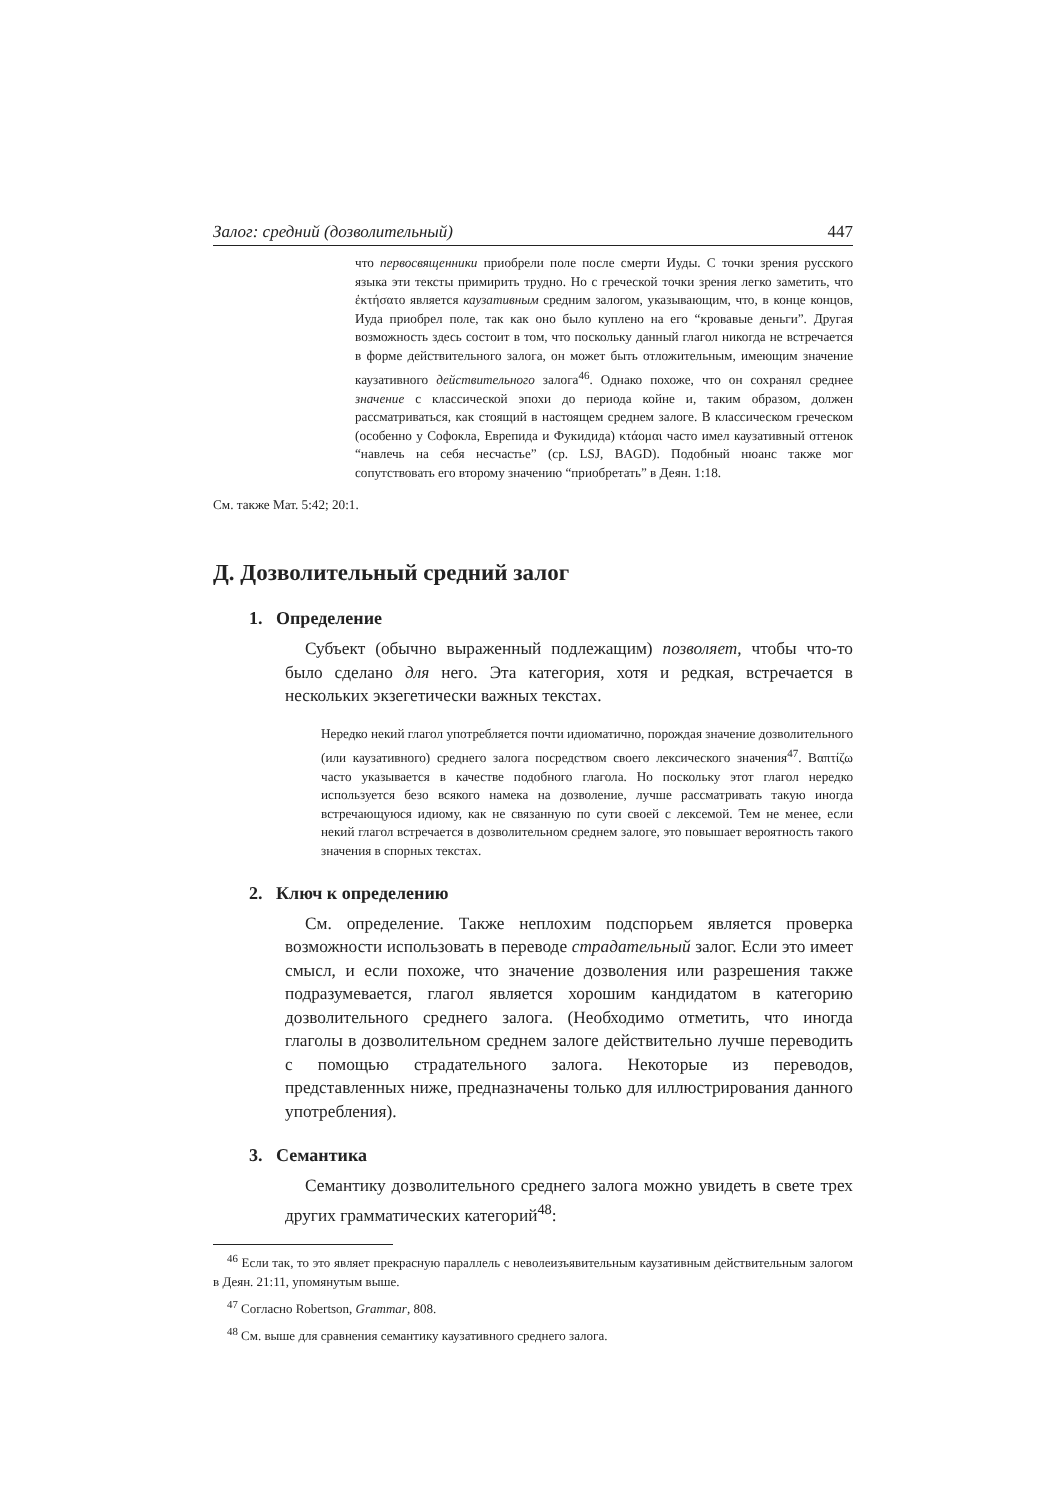Залог: средний (дозволительный) 447
что первосвященники приобрели поле после смерти Иуды. С точки зрения русского языка эти тексты примирить трудно. Но с греческой точки зрения легко заметить, что ἐκτήσατο является каузативным средним залогом, указывающим, что, в конце концов, Иуда приобрел поле, так как оно было куплено на его “кровавые деньги”. Другая возможность здесь состоит в том, что поскольку данный глагол никогда не встречается в форме действительного залога, он может быть отложительным, имеющим значение каузативного действительного залога<sup>46</sup>. Однако похоже, что он сохранял среднее значение с классической эпохи до периода койне и, таким образом, должен рассматриваться, как стоящий в настоящем среднем залоге. В классическом греческом (особенно у Софокла, Еврепида и Фукидида) κτάομαι часто имел каузативный оттенок “навлечь на себя несчастье” (ср. LSJ, BAGD). Подобный нюанс также мог сопутствовать его второму значению “приобретать” в Деян. 1:18.
См. также Мат. 5:42; 20:1.
Д. Дозволительный средний залог
1. Определение
Субъект (обычно выраженный подлежащим) позволяет, чтобы что-то было сделано для него. Эта категория, хотя и редкая, встречается в нескольких экзегетически важных текстах.
Нередко некий глагол употребляется почти идиоматично, порождая значение дозволительного (или каузативного) среднего залога посредством своего лексического значения<sup>47</sup>. Βαπτίζω часто указывается в качестве подобного глагола. Но поскольку этот глагол нередко используется безо всякого намека на дозволение, лучше рассматривать такую иногда встречающуюся идиому, как не связанную по сути своей с лексемой. Тем не менее, если некий глагол встречается в дозволительном среднем залоге, это повышает вероятность такого значения в спорных текстах.
2. Ключ к определению
См. определение. Также неплохим подспорьем является проверка возможности использовать в переводе страдательный залог. Если это имеет смысл, и если похоже, что значение дозволения или разрешения также подразумевается, глагол является хорошим кандидатом в категорию дозволительного среднего залога. (Необходимо отметить, что иногда глаголы в дозволительном среднем залоге действительно лучше переводить с помощью страдательного залога. Некоторые из переводов, представленных ниже, предназначены только для иллюстрирования данного употребления).
3. Семантика
Семантику дозволительного среднего залога можно увидеть в свете трех других грамматических категорий<sup>48</sup>:
<sup>46</sup> Если так, то это являет прекрасную параллель с неволеизъявительным каузативным действительным залогом в Деян. 21:11, упомянутым выше.
<sup>47</sup> Согласно Robertson, Grammar, 808.
<sup>48</sup> См. выше для сравнения семантику каузативного среднего залога.